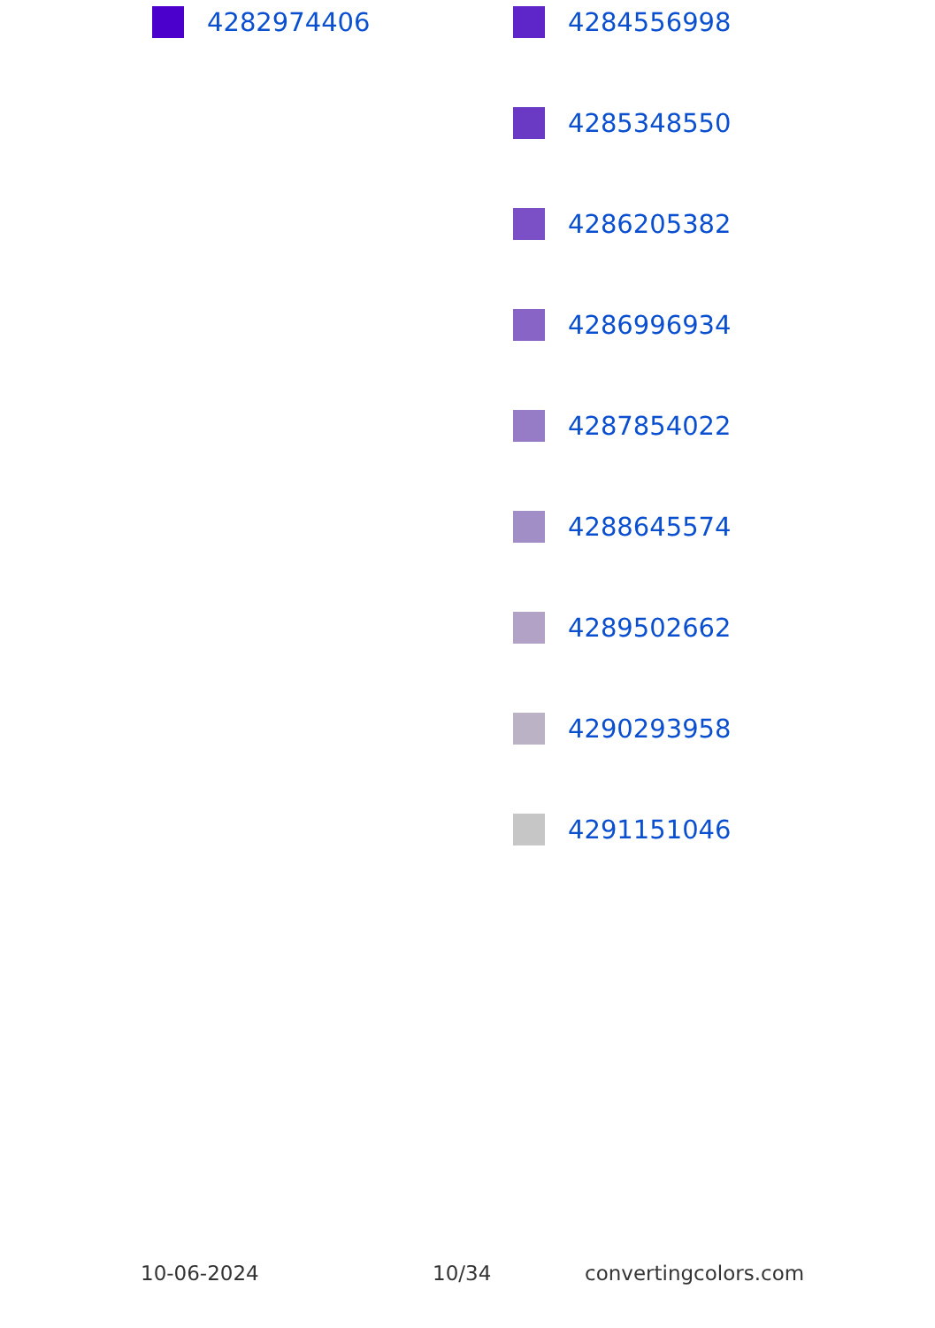4282974406 4284556998
4285348550
4286205382
4286996934
4287854022
4288645574
4289502662
4290293958
4291151046
10-06-2024 10/34 convertingcolors.com